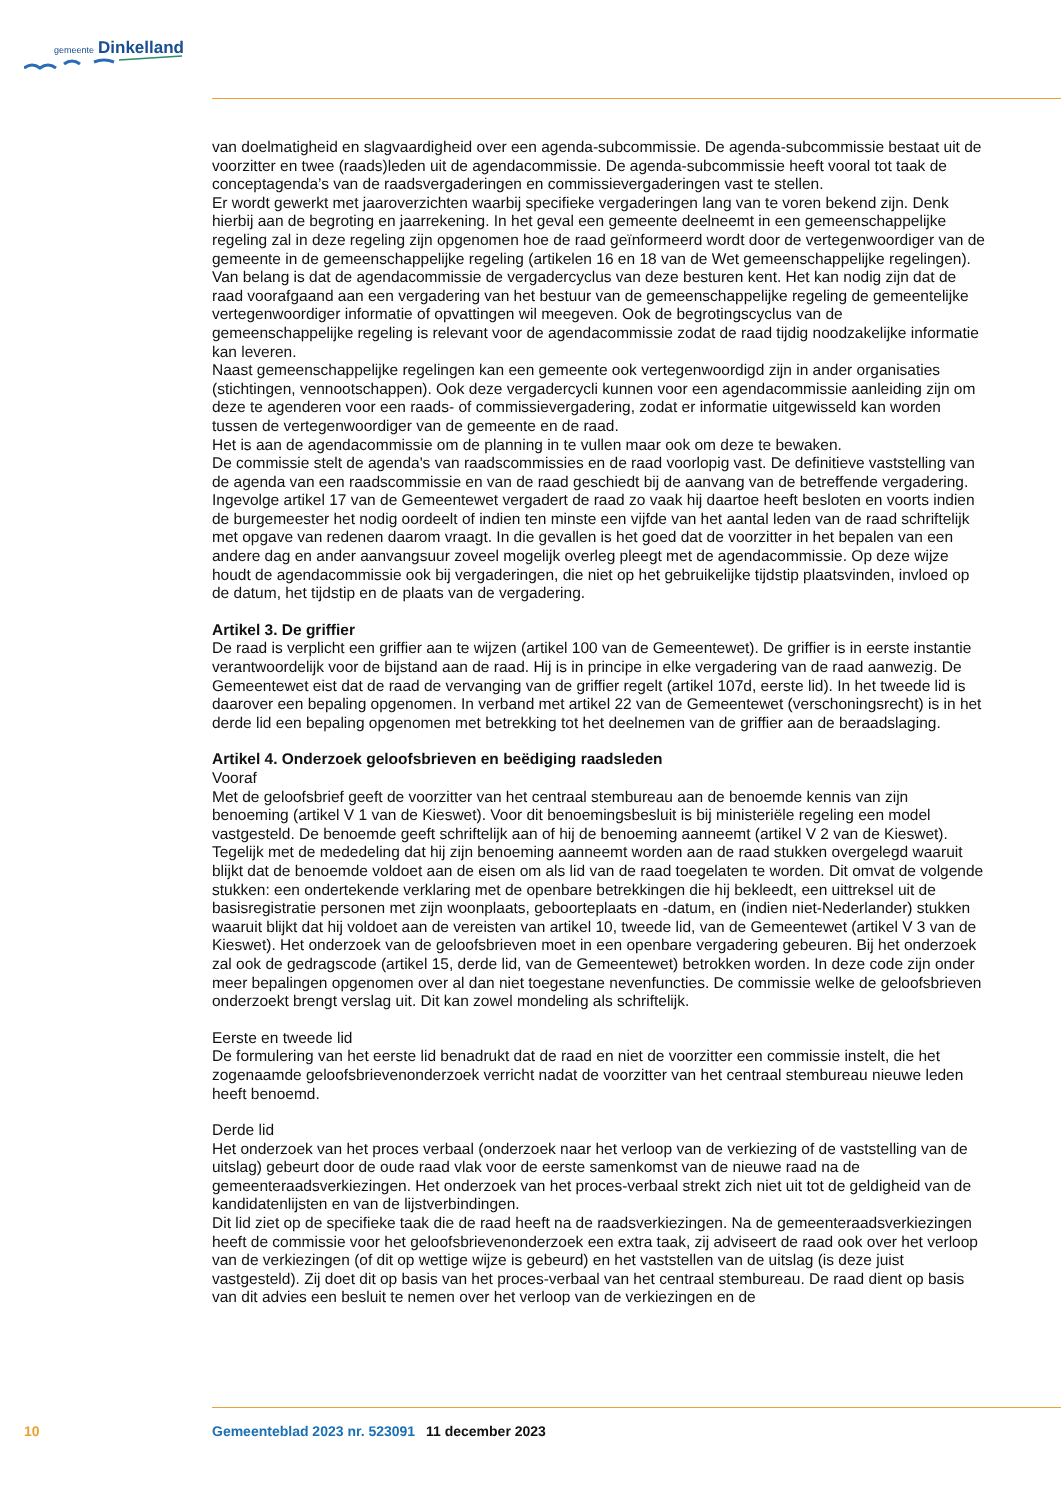gemeente Dinkelland
van doelmatigheid en slagvaardigheid over een agenda-subcommissie. De agenda-subcommissie bestaat uit de voorzitter en twee (raads)leden uit de agendacommissie. De agenda-subcommissie heeft vooral tot taak de conceptagenda’s van de raadsvergaderingen en commissievergaderingen vast te stellen.
Er wordt gewerkt met jaaroverzichten waarbij specifieke vergaderingen lang van te voren bekend zijn. Denk hierbij aan de begroting en jaarrekening. In het geval een gemeente deelneemt in een gemeenschappelijke regeling zal in deze regeling zijn opgenomen hoe de raad geïnformeerd wordt door de vertegenwoordiger van de gemeente in de gemeenschappelijke regeling (artikelen 16 en 18 van de Wet gemeenschappelijke regelingen). Van belang is dat de agendacommissie de vergadercyclus van deze besturen kent. Het kan nodig zijn dat de raad voorafgaand aan een vergadering van het bestuur van de gemeenschappelijke regeling de gemeentelijke vertegenwoordiger informatie of opvattingen wil meegeven. Ook de begrotingscyclus van de gemeenschappelijke regeling is relevant voor de agendacommissie zodat de raad tijdig noodzakelijke informatie kan leveren.
Naast gemeenschappelijke regelingen kan een gemeente ook vertegenwoordigd zijn in ander organisaties (stichtingen, vennootschappen). Ook deze vergadercycli kunnen voor een agendacommissie aanleiding zijn om deze te agenderen voor een raads- of commissievergadering, zodat er informatie uitgewisseld kan worden tussen de vertegenwoordiger van de gemeente en de raad.
Het is aan de agendacommissie om de planning in te vullen maar ook om deze te bewaken.
De commissie stelt de agenda's van raadscommissies en de raad voorlopig vast. De definitieve vaststelling van de agenda van een raadscommissie en van de raad geschiedt bij de aanvang van de betreffende vergadering.
Ingevolge artikel 17 van de Gemeentewet vergadert de raad zo vaak hij daartoe heeft besloten en voorts indien de burgemeester het nodig oordeelt of indien ten minste een vijfde van het aantal leden van de raad schriftelijk met opgave van redenen daarom vraagt. In die gevallen is het goed dat de voorzitter in het bepalen van een andere dag en ander aanvangsuur zoveel mogelijk overleg pleegt met de agendacommissie. Op deze wijze houdt de agendacommissie ook bij vergaderingen, die niet op het gebruikelijke tijdstip plaatsvinden, invloed op de datum, het tijdstip en de plaats van de vergadering.
Artikel 3. De griffier
De raad is verplicht een griffier aan te wijzen (artikel 100 van de Gemeentewet). De griffier is in eerste instantie verantwoordelijk voor de bijstand aan de raad. Hij is in principe in elke vergadering van de raad aanwezig. De Gemeentewet eist dat de raad de vervanging van de griffier regelt (artikel 107d, eerste lid). In het tweede lid is daarover een bepaling opgenomen. In verband met artikel 22 van de Gemeentewet (verschoningsrecht) is in het derde lid een bepaling opgenomen met betrekking tot het deelnemen van de griffier aan de beraadslaging.
Artikel 4. Onderzoek geloofsbrieven en beëdiging raadsleden
Vooraf
Met de geloofsbrief geeft de voorzitter van het centraal stembureau aan de benoemde kennis van zijn benoeming (artikel V 1 van de Kieswet). Voor dit benoemingsbesluit is bij ministeriële regeling een model vastgesteld. De benoemde geeft schriftelijk aan of hij de benoeming aanneemt (artikel V 2 van de Kieswet). Tegelijk met de mededeling dat hij zijn benoeming aanneemt worden aan de raad stukken overgelegd waaruit blijkt dat de benoemde voldoet aan de eisen om als lid van de raad toegelaten te worden. Dit omvat de volgende stukken: een ondertekende verklaring met de openbare betrekkingen die hij bekleedt, een uittreksel uit de basisregistratie personen met zijn woonplaats, geboorteplaats en -datum, en (indien niet-Nederlander) stukken waaruit blijkt dat hij voldoet aan de vereisten van artikel 10, tweede lid, van de Gemeentewet (artikel V 3 van de Kieswet). Het onderzoek van de geloofsbrieven moet in een openbare vergadering gebeuren. Bij het onderzoek zal ook de gedragscode (artikel 15, derde lid, van de Gemeentewet) betrokken worden. In deze code zijn onder meer bepalingen opgenomen over al dan niet toegestane nevenfuncties. De commissie welke de geloofsbrieven onderzoekt brengt verslag uit. Dit kan zowel mondeling als schriftelijk.
Eerste en tweede lid
De formulering van het eerste lid benadrukt dat de raad en niet de voorzitter een commissie instelt, die het zogenaamde geloofsbrievenonderzoek verricht nadat de voorzitter van het centraal stembureau nieuwe leden heeft benoemd.
Derde lid
Het onderzoek van het proces verbaal (onderzoek naar het verloop van de verkiezing of de vaststelling van de uitslag) gebeurt door de oude raad vlak voor de eerste samenkomst van de nieuwe raad na de gemeenteraadsverkiezingen. Het onderzoek van het proces-verbaal strekt zich niet uit tot de geldigheid van de kandidatenlijsten en van de lijstverbindingen.
Dit lid ziet op de specifieke taak die de raad heeft na de raadsverkiezingen. Na de gemeenteraadsverkiezingen heeft de commissie voor het geloofsbrievenonderzoek een extra taak, zij adviseert de raad ook over het verloop van de verkiezingen (of dit op wettige wijze is gebeurd) en het vaststellen van de uitslag (is deze juist vastgesteld). Zij doet dit op basis van het proces-verbaal van het centraal stembureau. De raad dient op basis van dit advies een besluit te nemen over het verloop van de verkiezingen en de
10 Gemeenteblad 2023 nr. 523091 11 december 2023